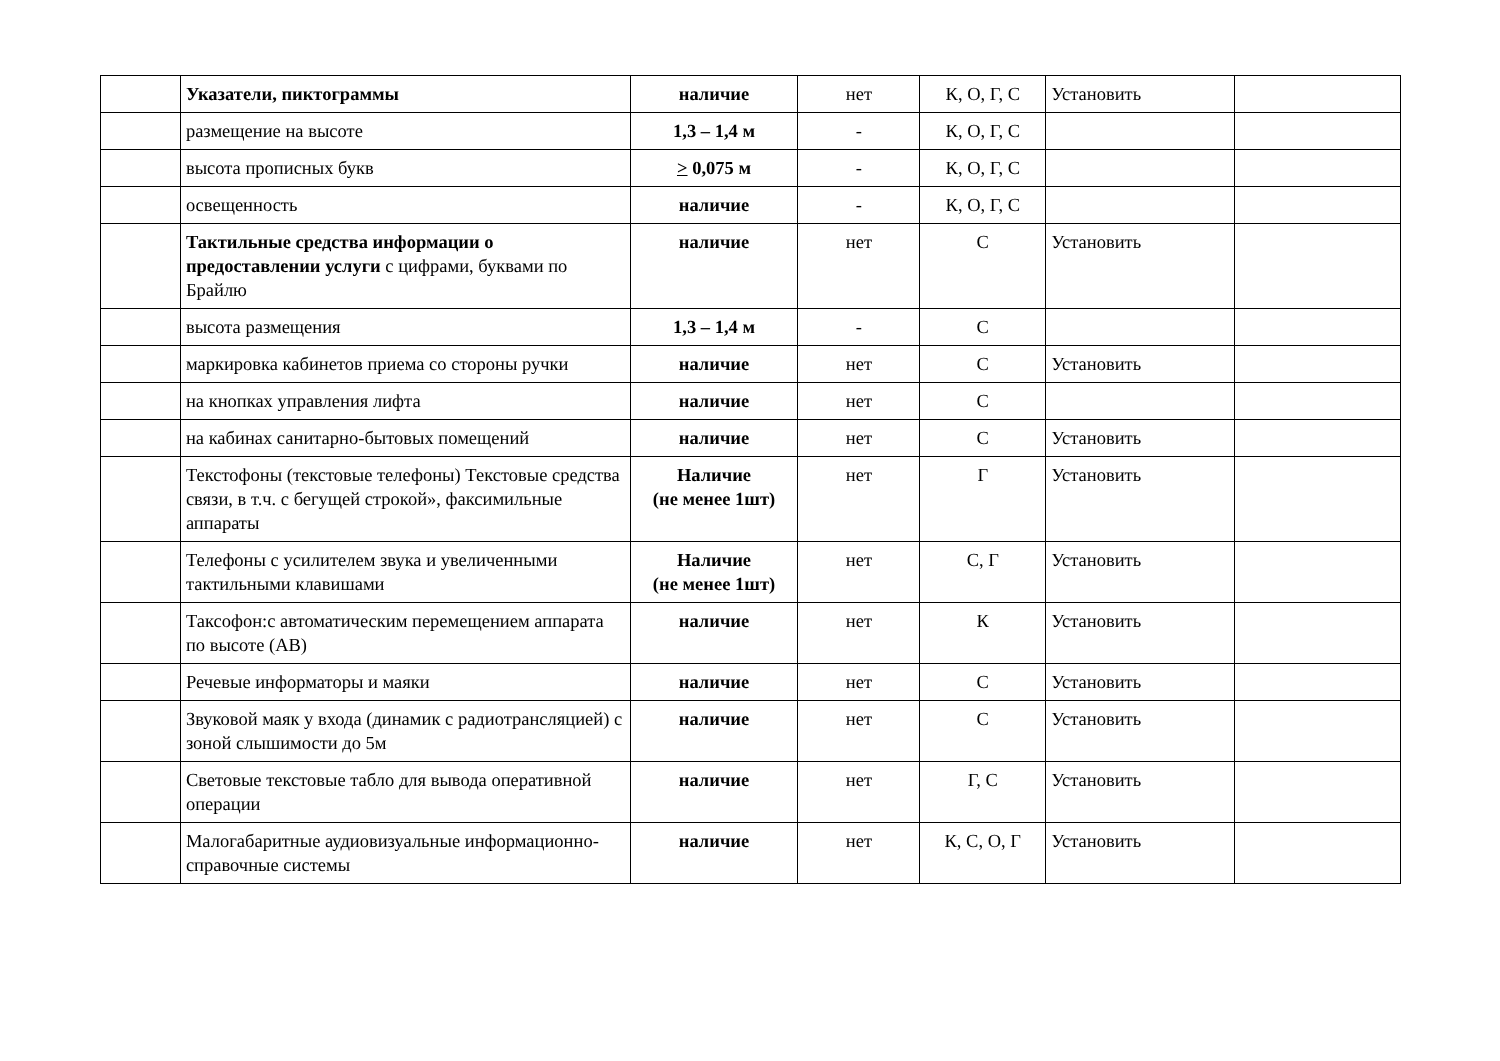| | Указатели, пиктограммы | наличие | нет | К, О, Г, С | Установить | |
| | размещение на высоте | 1,3 – 1,4 м | - | К, О, Г, С | | |
| | высота прописных букв | > 0,075 м | - | К, О, Г, С | | |
| | освещенность | наличие | - | К, О, Г, С | | |
| | Тактильные средства информации о предоставлении услуги с цифрами, буквами по Брайлю | наличие | нет | С | Установить | |
| | высота размещения | 1,3 – 1,4 м | - | С | | |
| | маркировка кабинетов приема со стороны ручки | наличие | нет | С | Установить | |
| | на кнопках управления лифта | наличие | нет | С | | |
| | на кабинах санитарно-бытовых помещений | наличие | нет | С | Установить | |
| | Текстофоны (текстовые телефоны) Текстовые средства связи, в т.ч. с бегущей строкой», факсимильные аппараты | Наличие (не менее 1шт) | нет | Г | Установить | |
| | Телефоны с усилителем звука и увеличенными тактильными клавишами | Наличие (не менее 1шт) | нет | С, Г | Установить | |
| | Таксофон:с автоматическим перемещением аппарата по высоте (АВ) | наличие | нет | К | Установить | |
| | Речевые информаторы и маяки | наличие | нет | С | Установить | |
| | Звуковой маяк у входа (динамик с радиотрансляцией) с зоной слышимости до 5м | наличие | нет | С | Установить | |
| | Световые текстовые табло для вывода оперативной операции | наличие | нет | Г, С | Установить | |
| | Малогабаритные аудиовизуальные информационно-справочные системы | наличие | нет | К, С, О, Г | Установить | |